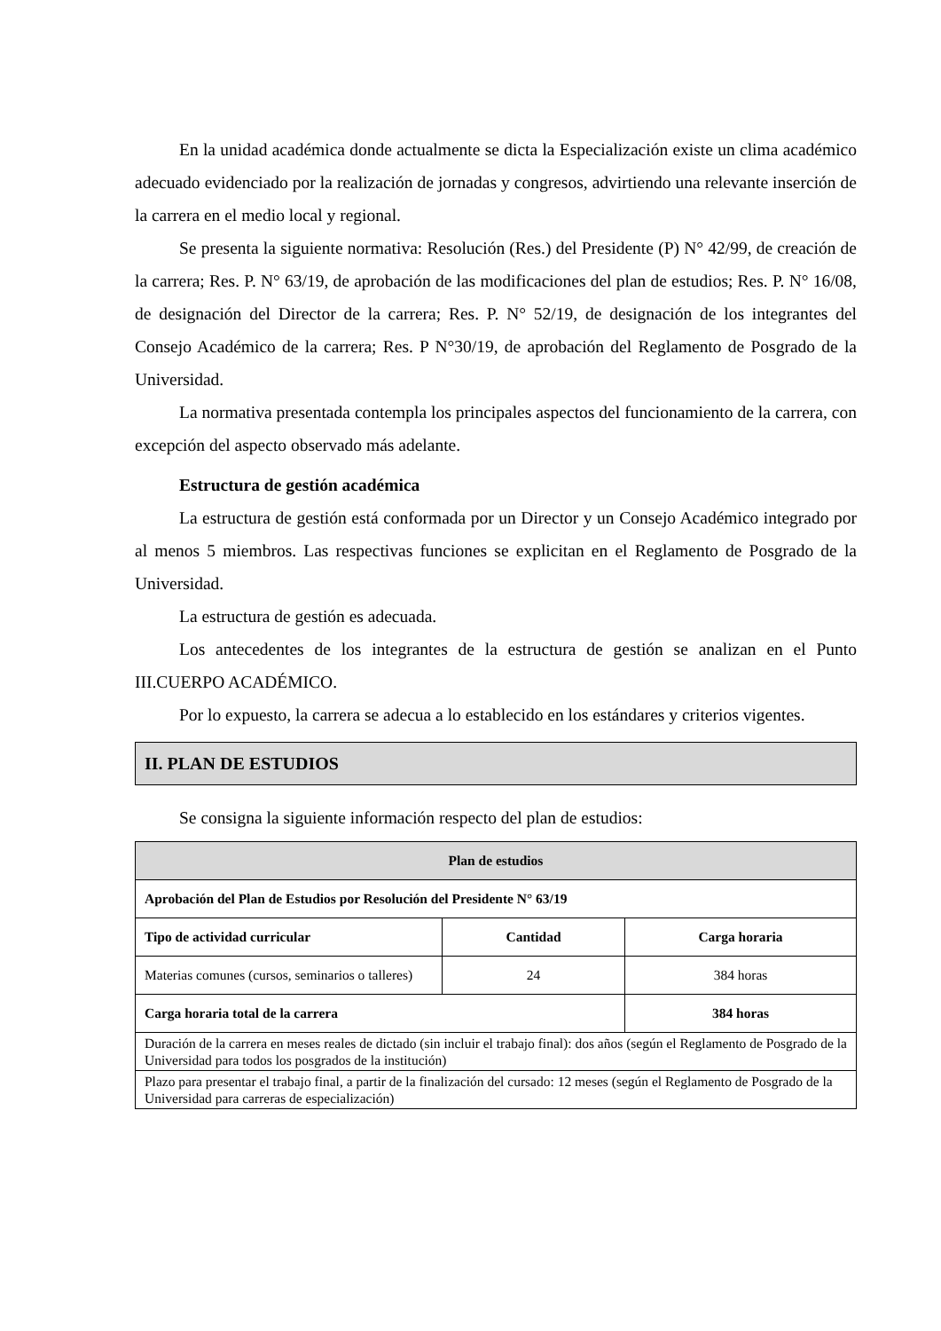En la unidad académica donde actualmente se dicta la Especialización existe un clima académico adecuado evidenciado por la realización de jornadas y congresos, advirtiendo una relevante inserción de la carrera en el medio local y regional.
Se presenta la siguiente normativa: Resolución (Res.) del Presidente (P) N° 42/99, de creación de la carrera; Res. P. N° 63/19, de aprobación de las modificaciones del plan de estudios; Res. P. N° 16/08, de designación del Director de la carrera; Res. P. N° 52/19, de designación de los integrantes del Consejo Académico de la carrera; Res. P N°30/19, de aprobación del Reglamento de Posgrado de la Universidad.
La normativa presentada contempla los principales aspectos del funcionamiento de la carrera, con excepción del aspecto observado más adelante.
Estructura de gestión académica
La estructura de gestión está conformada por un Director y un Consejo Académico integrado por al menos 5 miembros. Las respectivas funciones se explicitan en el Reglamento de Posgrado de la Universidad.
La estructura de gestión es adecuada.
Los antecedentes de los integrantes de la estructura de gestión se analizan en el Punto III.CUERPO ACADÉMICO.
Por lo expuesto, la carrera se adecua a lo establecido en los estándares y criterios vigentes.
II. PLAN DE ESTUDIOS
Se consigna la siguiente información respecto del plan de estudios:
| Plan de estudios | | |
| --- | --- | --- |
| Aprobación del Plan de Estudios por Resolución del Presidente N° 63/19 | | |
| Tipo de actividad curricular | Cantidad | Carga horaria |
| Materias comunes (cursos, seminarios o talleres) | 24 | 384 horas |
| Carga horaria total de la carrera | | 384 horas |
| Duración de la carrera en meses reales de dictado (sin incluir el trabajo final): dos años (según el Reglamento de Posgrado de la Universidad para todos los posgrados de la institución) | | |
| Plazo para presentar el trabajo final, a partir de la finalización del cursado: 12 meses (según el Reglamento de Posgrado de la Universidad para carreras de especialización) | | |